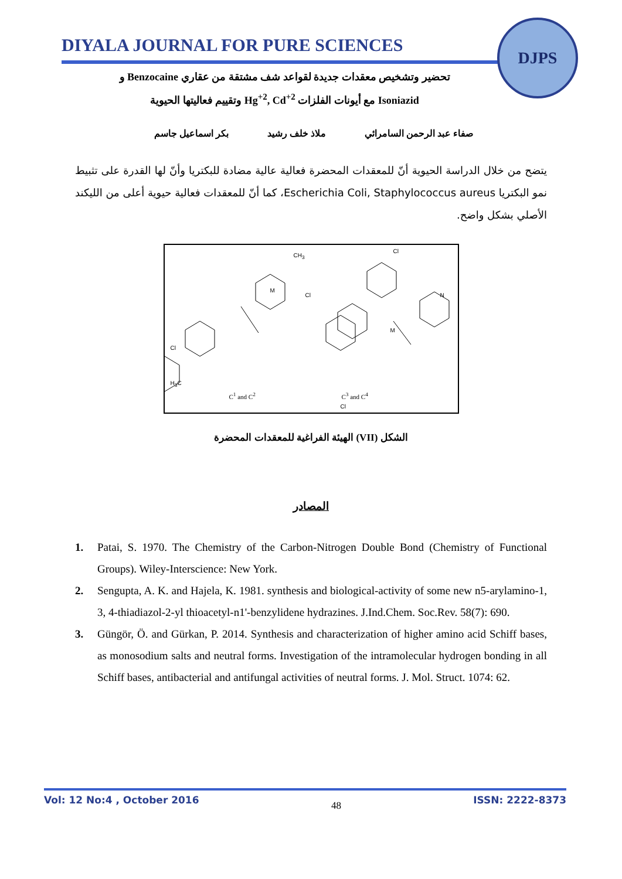DIYALA JOURNAL FOR PURE SCIENCES
DJPS
تحضير وتشخيص معقدات جديدة لقواعد شف مشتقة من عقاري Benzocaine و
Isoniazid مع أيونات الفلزات Hg<sup>+2</sup>, Cd<sup>+2</sup> وتقييم فعاليتها الحيوية
صفاء عبد الرحمن السامرائي ملاذ خلف رشيد بكر اسماعيل جاسم
يتضح من خلال الدراسة الحيوية أنّ للمعقدات المحضرة فعالية عالية مضادة للبكتريا وأنّ لها القدرة على تثبيط نمو البكتريا Escherichia Coli, Staphylococcus aureus، كما أنّ للمعقدات فعالية حيوية أعلى من الليكند الأصلي بشكل واضح.
M
M
CH<sub>3</sub>
Cl
N
H<sub>3</sub>C
Cl
Cl
Cl
C<sup>1</sup> and C<sup>2</sup> C<sup>3</sup> and C<sup>4</sup>
الشكل (VII) الهيئة الفراغية للمعقدات المحضرة
المصادر
1. Patai, S. 1970. The Chemistry of the Carbon-Nitrogen Double Bond (Chemistry of Functional Groups). Wiley-Interscience: New York.
2. Sengupta, A. K. and Hajela, K. 1981. synthesis and biological-activity of some new n5-arylamino-1, 3, 4-thiadiazol-2-yl thioacetyl-n1'-benzylidene hydrazines. J.Ind.Chem. Soc.Rev. 58(7): 690.
3. Güngör, Ö. and Gürkan, P. 2014. Synthesis and characterization of higher amino acid Schiff bases, as monosodium salts and neutral forms. Investigation of the intramolecular hydrogen bonding in all Schiff bases, antibacterial and antifungal activities of neutral forms. J. Mol. Struct. 1074: 62.
Vol: 12 No:4 , October 2016 48 ISSN: 2222-8373